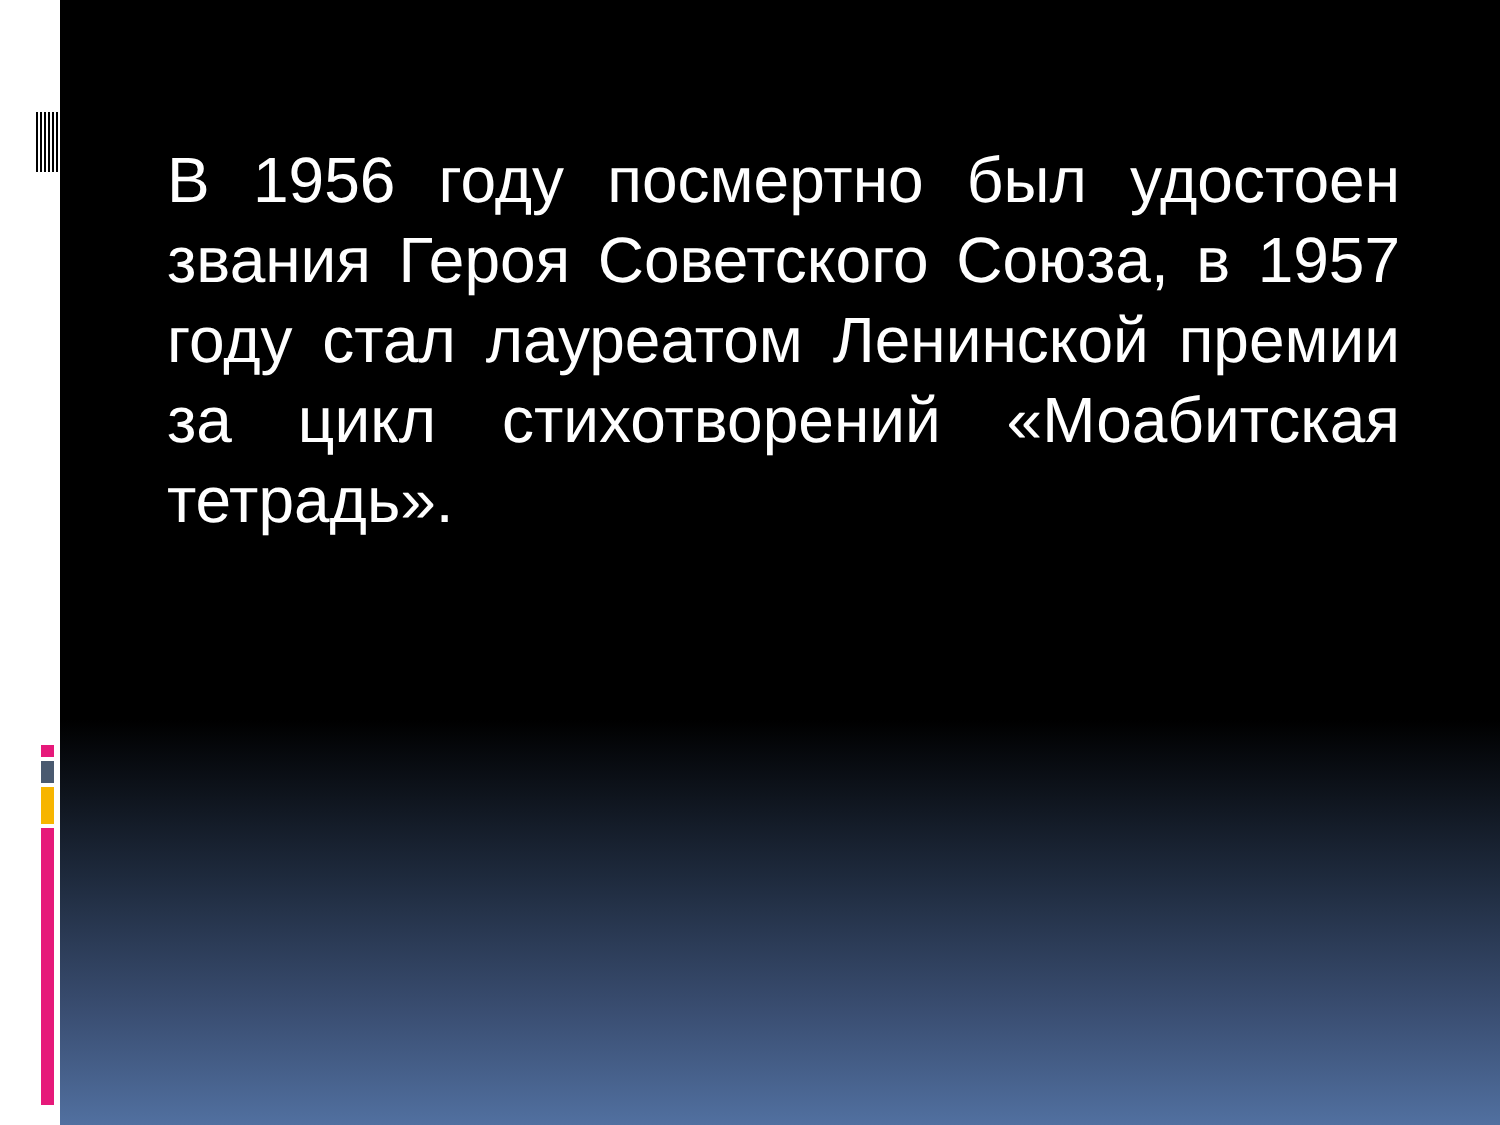В 1956 году посмертно был удостоен звания Героя Советского Союза, в 1957 году стал лауреатом Ленинской премии за цикл стихотворений «Моабитская тетрадь».